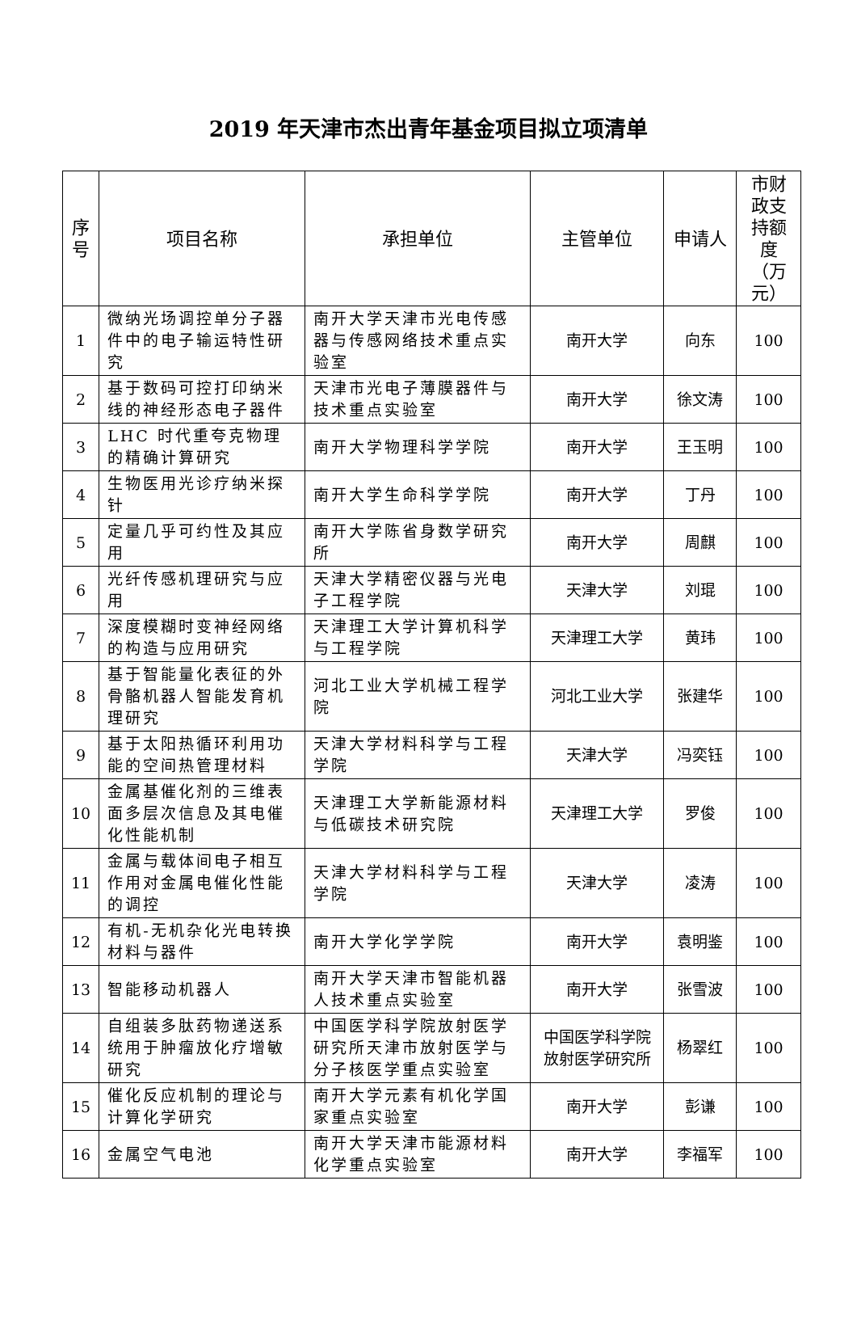2019 年天津市杰出青年基金项目拟立项清单
| 序号 | 项目名称 | 承担单位 | 主管单位 | 申请人 | 市财政支持额度（万元） |
| --- | --- | --- | --- | --- | --- |
| 1 | 微纳光场调控单分子器件中的电子输运特性研究 | 南开大学天津市光电传感器与传感网络技术重点实验室 | 南开大学 | 向东 | 100 |
| 2 | 基于数码可控打印纳米线的神经形态电子器件 | 天津市光电子薄膜器件与技术重点实验室 | 南开大学 | 徐文涛 | 100 |
| 3 | LHC 时代重夸克物理的精确计算研究 | 南开大学物理科学学院 | 南开大学 | 王玉明 | 100 |
| 4 | 生物医用光诊疗纳米探针 | 南开大学生命科学学院 | 南开大学 | 丁丹 | 100 |
| 5 | 定量几乎可约性及其应用 | 南开大学陈省身数学研究所 | 南开大学 | 周麒 | 100 |
| 6 | 光纤传感机理研究与应用 | 天津大学精密仪器与光电子工程学院 | 天津大学 | 刘琨 | 100 |
| 7 | 深度模糊时变神经网络的构造与应用研究 | 天津理工大学计算机科学与工程学院 | 天津理工大学 | 黄玮 | 100 |
| 8 | 基于智能量化表征的外骨骼机器人智能发育机理研究 | 河北工业大学机械工程学院 | 河北工业大学 | 张建华 | 100 |
| 9 | 基于太阳热循环利用功能的空间热管理材料 | 天津大学材料科学与工程学院 | 天津大学 | 冯奕钰 | 100 |
| 10 | 金属基催化剂的三维表面多层次信息及其电催化性能机制 | 天津理工大学新能源材料与低碳技术研究院 | 天津理工大学 | 罗俊 | 100 |
| 11 | 金属与载体间电子相互作用对金属电催化性能的调控 | 天津大学材料科学与工程学院 | 天津大学 | 凌涛 | 100 |
| 12 | 有机-无机杂化光电转换材料与器件 | 南开大学化学学院 | 南开大学 | 袁明鉴 | 100 |
| 13 | 智能移动机器人 | 南开大学天津市智能机器人技术重点实验室 | 南开大学 | 张雪波 | 100 |
| 14 | 自组装多肽药物递送系统用于肿瘤放化疗增敏研究 | 中国医学科学院放射医学研究所天津市放射医学与分子核医学重点实验室 | 中国医学科学院放射医学研究所 | 杨翠红 | 100 |
| 15 | 催化反应机制的理论与计算化学研究 | 南开大学元素有机化学国家重点实验室 | 南开大学 | 彭谦 | 100 |
| 16 | 金属空气电池 | 南开大学天津市能源材料化学重点实验室 | 南开大学 | 李福军 | 100 |